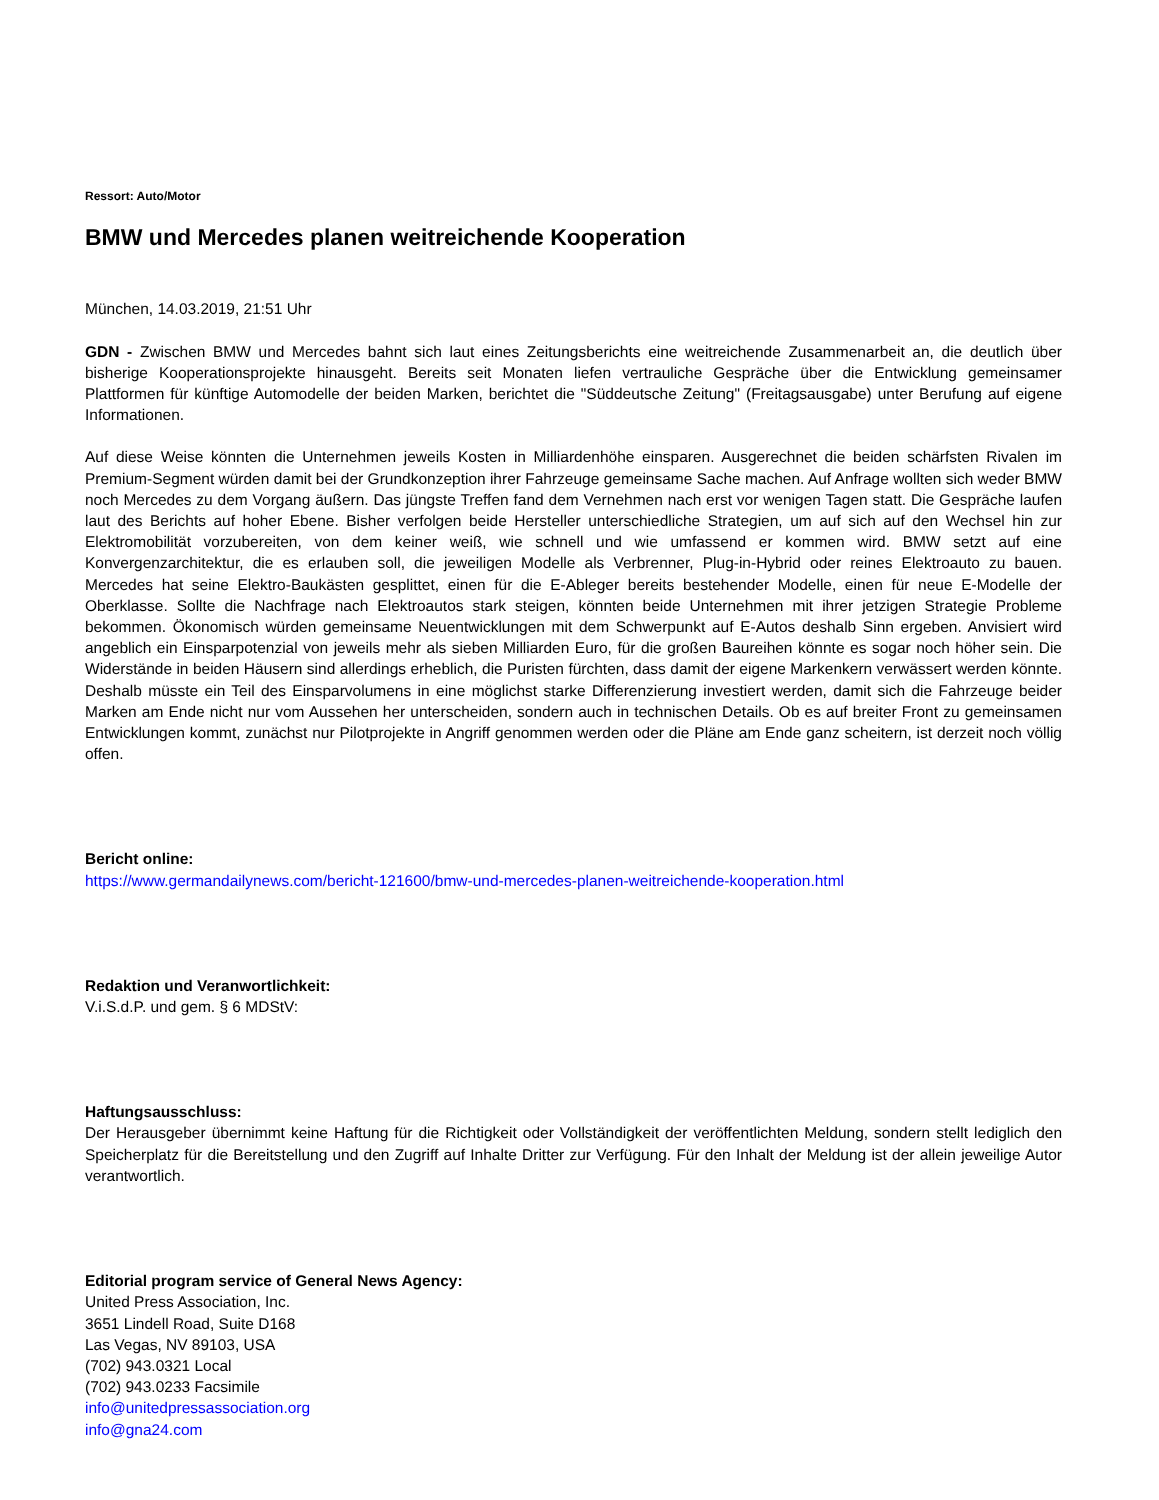Ressort: Auto/Motor
BMW und Mercedes planen weitreichende Kooperation
München, 14.03.2019, 21:51 Uhr
GDN - Zwischen BMW und Mercedes bahnt sich laut eines Zeitungsberichts eine weitreichende Zusammenarbeit an, die deutlich über bisherige Kooperationsprojekte hinausgeht. Bereits seit Monaten liefen vertrauliche Gespräche über die Entwicklung gemeinsamer Plattformen für künftige Automodelle der beiden Marken, berichtet die "Süddeutsche Zeitung" (Freitagsausgabe) unter Berufung auf eigene Informationen.
Auf diese Weise könnten die Unternehmen jeweils Kosten in Milliardenhöhe einsparen. Ausgerechnet die beiden schärfsten Rivalen im Premium-Segment würden damit bei der Grundkonzeption ihrer Fahrzeuge gemeinsame Sache machen. Auf Anfrage wollten sich weder BMW noch Mercedes zu dem Vorgang äußern. Das jüngste Treffen fand dem Vernehmen nach erst vor wenigen Tagen statt. Die Gespräche laufen laut des Berichts auf hoher Ebene. Bisher verfolgen beide Hersteller unterschiedliche Strategien, um auf sich auf den Wechsel hin zur Elektromobilität vorzubereiten, von dem keiner weiß, wie schnell und wie umfassend er kommen wird. BMW setzt auf eine Konvergenzarchitektur, die es erlauben soll, die jeweiligen Modelle als Verbrenner, Plug-in-Hybrid oder reines Elektroauto zu bauen. Mercedes hat seine Elektro-Baukästen gesplittet, einen für die E-Ableger bereits bestehender Modelle, einen für neue E-Modelle der Oberklasse. Sollte die Nachfrage nach Elektroautos stark steigen, könnten beide Unternehmen mit ihrer jetzigen Strategie Probleme bekommen. Ökonomisch würden gemeinsame Neuentwicklungen mit dem Schwerpunkt auf E-Autos deshalb Sinn ergeben. Anvisiert wird angeblich ein Einsparpotenzial von jeweils mehr als sieben Milliarden Euro, für die großen Baureihen könnte es sogar noch höher sein. Die Widerstände in beiden Häusern sind allerdings erheblich, die Puristen fürchten, dass damit der eigene Markenkern verwässert werden könnte. Deshalb müsste ein Teil des Einsparvolumens in eine möglichst starke Differenzierung investiert werden, damit sich die Fahrzeuge beider Marken am Ende nicht nur vom Aussehen her unterscheiden, sondern auch in technischen Details. Ob es auf breiter Front zu gemeinsamen Entwicklungen kommt, zunächst nur Pilotprojekte in Angriff genommen werden oder die Pläne am Ende ganz scheitern, ist derzeit noch völlig offen.
Bericht online:
https://www.germandailynews.com/bericht-121600/bmw-und-mercedes-planen-weitreichende-kooperation.html
Redaktion und Veranwortlichkeit:
V.i.S.d.P. und gem. § 6 MDStV:
Haftungsausschluss:
Der Herausgeber übernimmt keine Haftung für die Richtigkeit oder Vollständigkeit der veröffentlichten Meldung, sondern stellt lediglich den Speicherplatz für die Bereitstellung und den Zugriff auf Inhalte Dritter zur Verfügung. Für den Inhalt der Meldung ist der allein jeweilige Autor verantwortlich.
Editorial program service of General News Agency:
United Press Association, Inc.
3651 Lindell Road, Suite D168
Las Vegas, NV 89103, USA
(702) 943.0321 Local
(702) 943.0233 Facsimile
info@unitedpressassociation.org
info@gna24.com